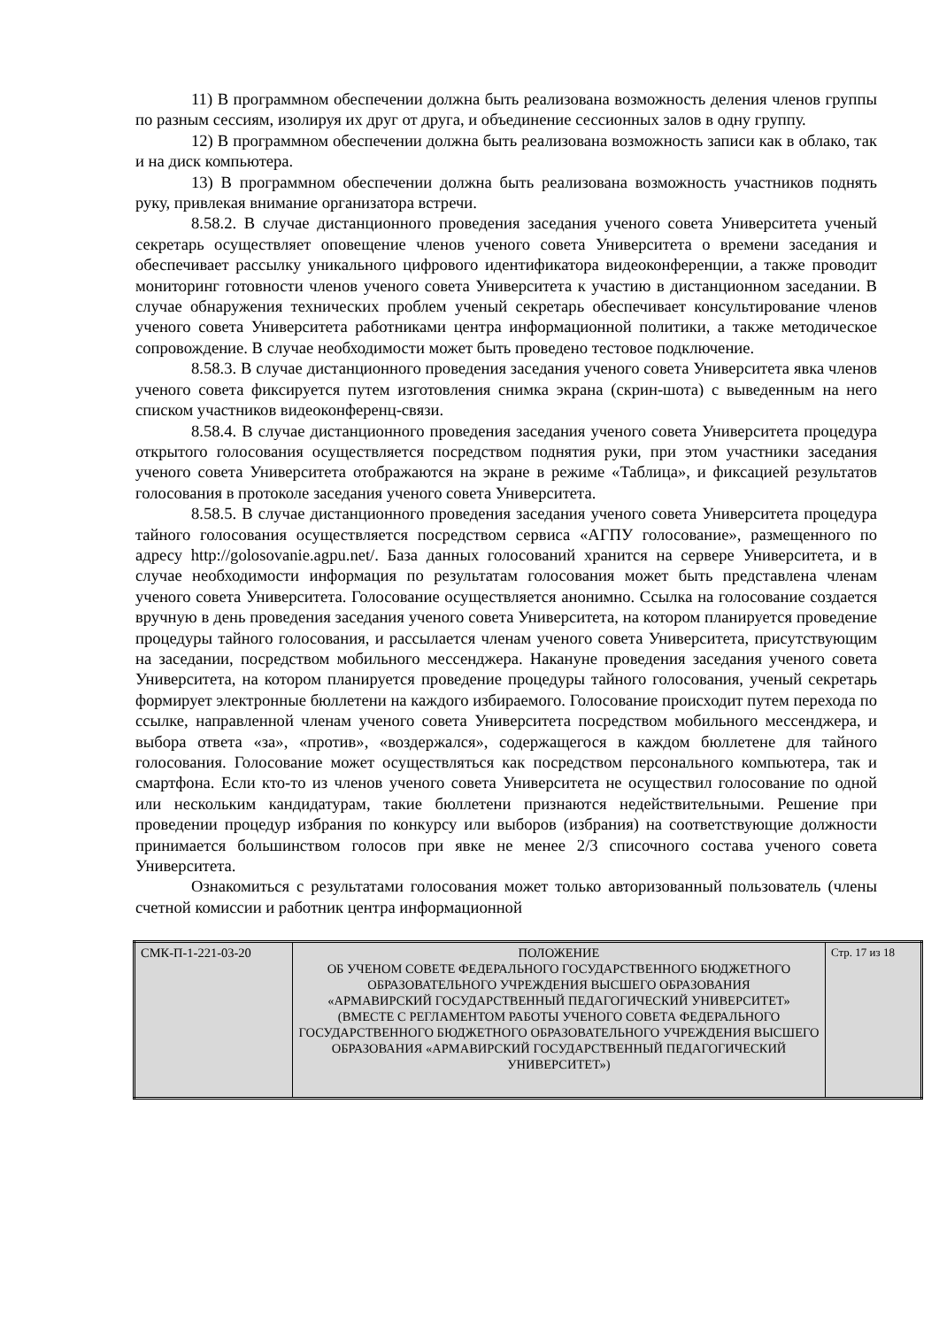11) В программном обеспечении должна быть реализована возможность деления членов группы по разным сессиям, изолируя их друг от друга, и объединение сессионных залов в одну группу.
12) В программном обеспечении должна быть реализована возможность записи как в облако, так и на диск компьютера.
13) В программном обеспечении должна быть реализована возможность участников поднять руку, привлекая внимание организатора встречи.
8.58.2. В случае дистанционного проведения заседания ученого совета Университета ученый секретарь осуществляет оповещение членов ученого совета Университета о времени заседания и обеспечивает рассылку уникального цифрового идентификатора видеоконференции, а также проводит мониторинг готовности членов ученого совета Университета к участию в дистанционном заседании. В случае обнаружения технических проблем ученый секретарь обеспечивает консультирование членов ученого совета Университета работниками центра информационной политики, а также методическое сопровождение. В случае необходимости может быть проведено тестовое подключение.
8.58.3. В случае дистанционного проведения заседания ученого совета Университета явка членов ученого совета фиксируется путем изготовления снимка экрана (скрин-шота) с выведенным на него списком участников видеоконференц-связи.
8.58.4. В случае дистанционного проведения заседания ученого совета Университета процедура открытого голосования осуществляется посредством поднятия руки, при этом участники заседания ученого совета Университета отображаются на экране в режиме «Таблица», и фиксацией результатов голосования в протоколе заседания ученого совета Университета.
8.58.5. В случае дистанционного проведения заседания ученого совета Университета процедура тайного голосования осуществляется посредством сервиса «АГПУ голосование», размещенного по адресу http://golosovanie.agpu.net/. База данных голосований хранится на сервере Университета, и в случае необходимости информация по результатам голосования может быть представлена членам ученого совета Университета. Голосование осуществляется анонимно. Ссылка на голосование создается вручную в день проведения заседания ученого совета Университета, на котором планируется проведение процедуры тайного голосования, и рассылается членам ученого совета Университета, присутствующим на заседании, посредством мобильного мессенджера. Накануне проведения заседания ученого совета Университета, на котором планируется проведение процедуры тайного голосования, ученый секретарь формирует электронные бюллетени на каждого избираемого. Голосование происходит путем перехода по ссылке, направленной членам ученого совета Университета посредством мобильного мессенджера, и выбора ответа «за», «против», «воздержался», содержащегося в каждом бюллетене для тайного голосования. Голосование может осуществляться как посредством персонального компьютера, так и смартфона. Если кто-то из членов ученого совета Университета не осуществил голосование по одной или нескольким кандидатурам, такие бюллетени признаются недействительными. Решение при проведении процедур избрания по конкурсу или выборов (избрания) на соответствующие должности принимается большинством голосов при явке не менее 2/3 списочного состава ученого совета Университета.
Ознакомиться с результатами голосования может только авторизованный пользователь (члены счетной комиссии и работник центра информационной
| СМК-П-1-221-03-20 | ПОЛОЖЕНИЕ ОБ УЧЕНОМ СОВЕТЕ ФЕДЕРАЛЬНОГО ГОСУДАРСТВЕННОГО БЮДЖЕТНОГО ОБРАЗОВАТЕЛЬНОГО УЧРЕЖДЕНИЯ ВЫСШЕГО ОБРАЗОВАНИЯ «АРМАВИРСКИЙ ГОСУДАРСТВЕННЫЙ ПЕДАГОГИЧЕСКИЙ УНИВЕРСИТЕТ» (ВМЕСТЕ С РЕГЛАМЕНТОМ РАБОТЫ УЧЕНОГО СОВЕТА ФЕДЕРАЛЬНОГО ГОСУДАРСТВЕННОГО БЮДЖЕТНОГО ОБРАЗОВАТЕЛЬНОГО УЧРЕЖДЕНИЯ ВЫСШЕГО ОБРАЗОВАНИЯ «АРМАВИРСКИЙ ГОСУДАРСТВЕННЫЙ ПЕДАГОГИЧЕСКИЙ УНИВЕРСИТЕТ») | Стр. 17 из 18 |